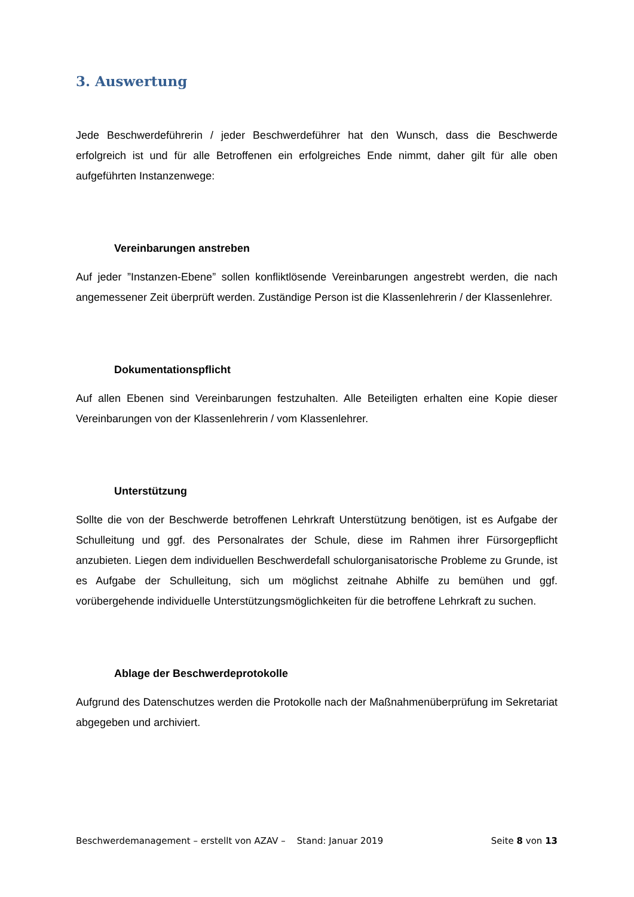3. Auswertung
Jede Beschwerdeführerin / jeder Beschwerdeführer hat den Wunsch, dass die Beschwerde erfolgreich ist und für alle Betroffenen ein erfolgreiches Ende nimmt, daher gilt für alle oben aufgeführten Instanzenwege:
Vereinbarungen anstreben
Auf jeder ”Instanzen-Ebene” sollen konfliktlösende Vereinbarungen angestrebt werden, die nach angemessener Zeit überprüft werden. Zuständige Person ist die Klassenlehrerin / der Klassenlehrer.
Dokumentationspflicht
Auf allen Ebenen sind Vereinbarungen festzuhalten. Alle Beteiligten erhalten eine Kopie dieser Vereinbarungen von der Klassenlehrerin / vom Klassenlehrer.
Unterstützung
Sollte die von der Beschwerde betroffenen Lehrkraft Unterstützung benötigen, ist es Aufgabe der Schulleitung und ggf. des Personalrates der Schule, diese im Rahmen ihrer Fürsorgepflicht anzubieten. Liegen dem individuellen Beschwerdefall schulorganisatorische Probleme zu Grunde, ist es Aufgabe der Schulleitung, sich um möglichst zeitnahe Abhilfe zu bemühen und ggf. vorübergehende individuelle Unterstützungsmöglichkeiten für die betroffene Lehrkraft zu suchen.
Ablage der Beschwerdeprotokolle
Aufgrund des Datenschutzes werden die Protokolle nach der Maßnahmenüberprüfung im Sekretariat abgegeben und archiviert.
Beschwerdemanagement – erstellt von AZAV – Stand: Januar 2019 Seite 8 von 13